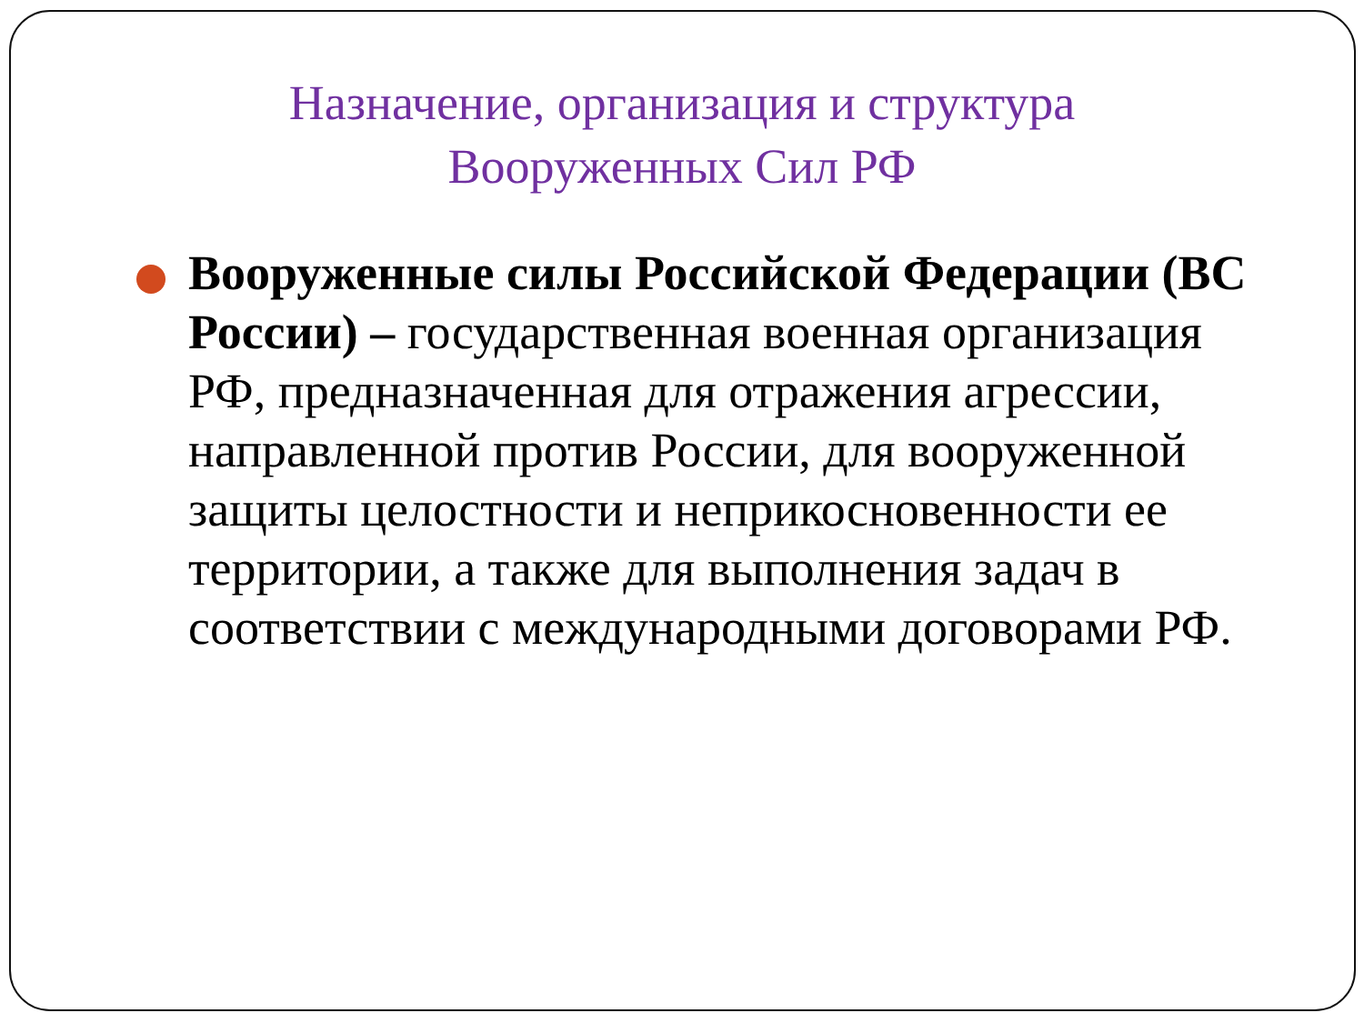Назначение, организация и структура
Вооруженных Сил РФ
Вооруженные силы Российской Федерации (ВС России) – государственная военная организация РФ, предназначенная для отражения агрессии, направленной против России, для вооруженной защиты целостности и неприкосновенности ее территории, а также для выполнения задач в соответствии с международными договорами РФ.